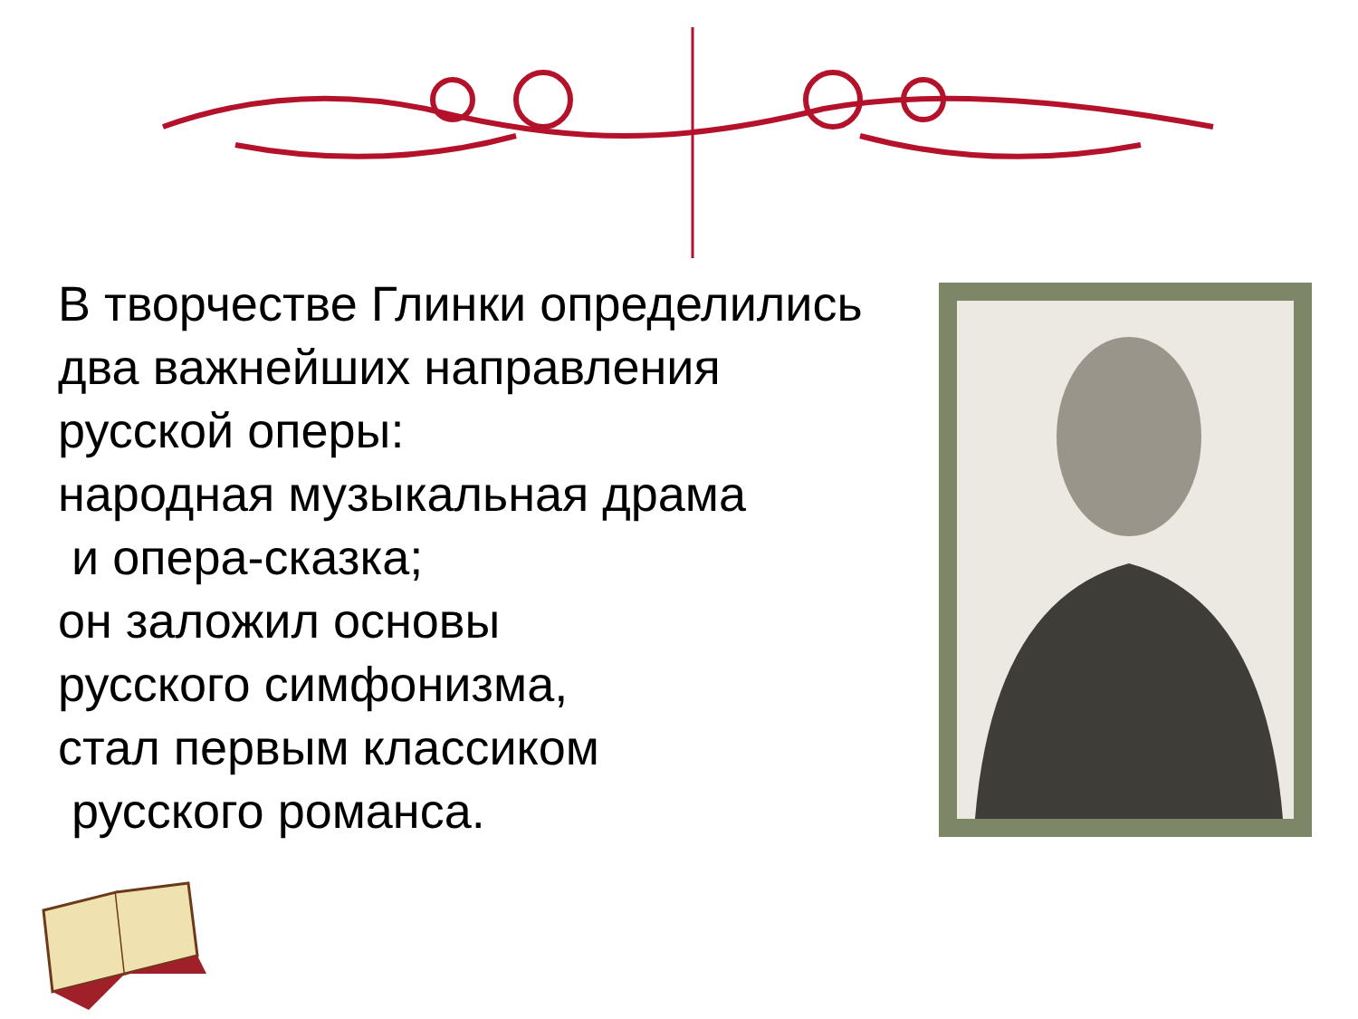В творчестве Глинки определились
два важнейших направления
русской оперы:
народная музыкальная драма
и опера-сказка;
он заложил основы
русского симфонизма,
стал первым классиком
русского романса.